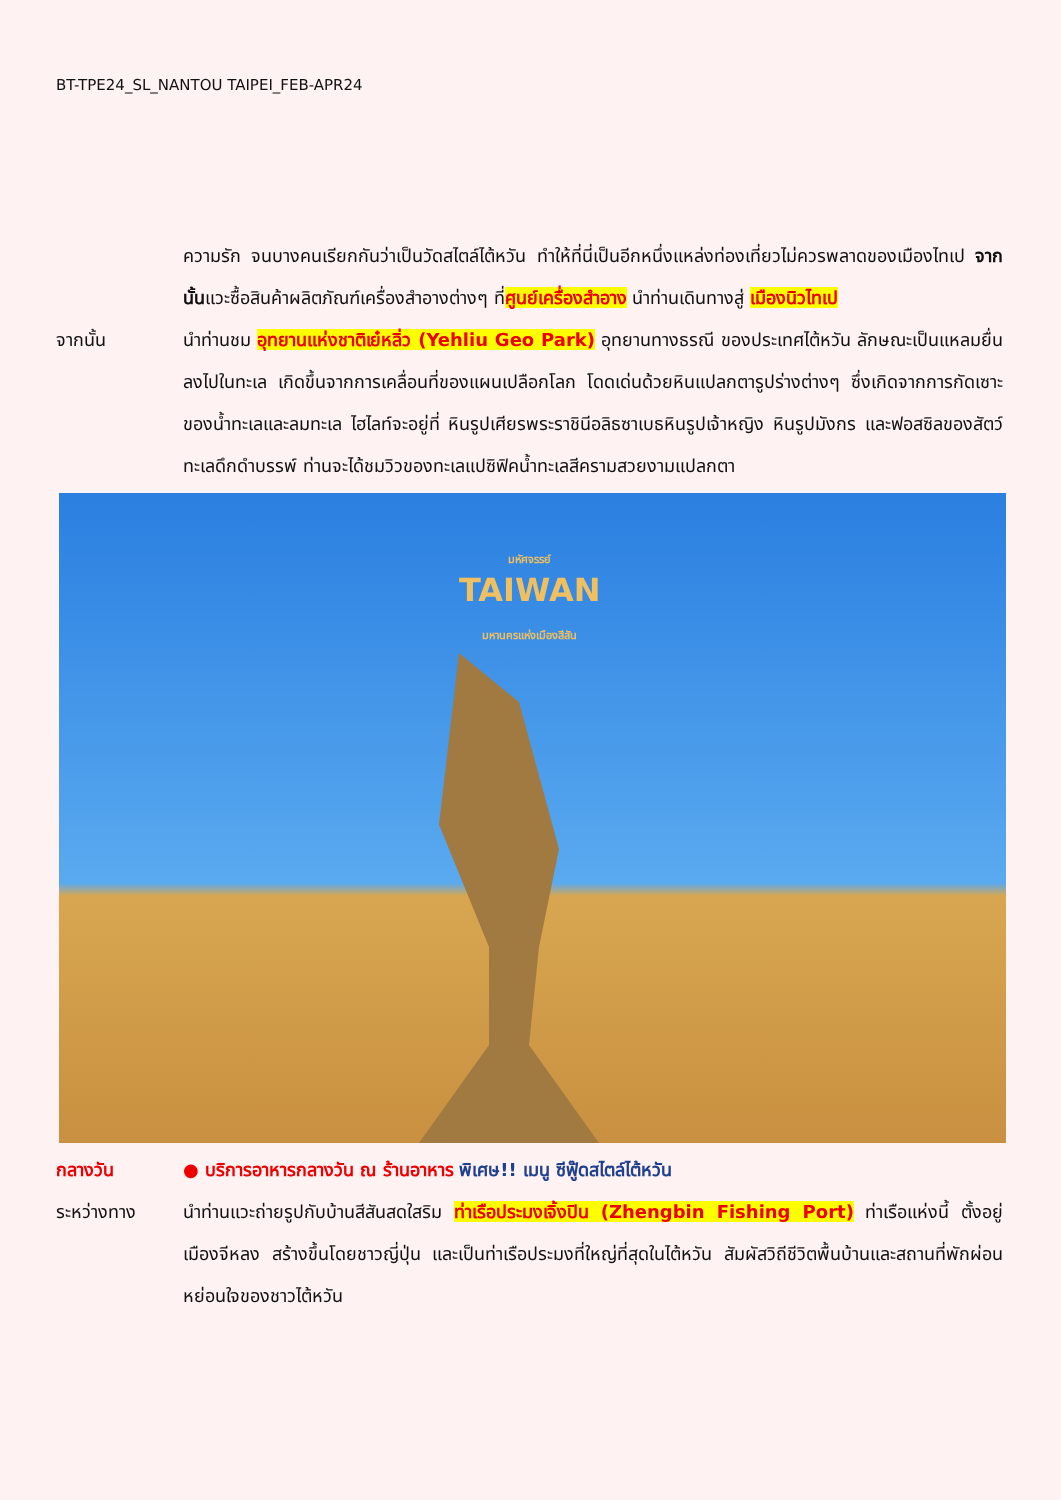BT-TPE24_SL_NANTOU TAIPEI_FEB-APR24
ความรัก จนบางคนเรียกกันว่าเป็นวัดสไตล์ไต้หวัน ทำให้ที่นี่เป็นอีกหนึ่งแหล่งท่องเที่ยวไม่ควรพลาดของเมืองไทเป จากนั้นแวะซื้อสินค้าผลิตภัณฑ์เครื่องสำอางต่างๆ ที่ศูนย์เครื่องสำอาง นำท่านเดินทางสู่ เมืองนิวไทเป
จากนั้น นำท่านชม อุทยานแห่งชาติเย๋หลิ่ว (Yehliu Geo Park) อุทยานทางธรณี ของประเทศไต้หวัน ลักษณะเป็นแหลมยื่นลงไปในทะเล เกิดขึ้นจากการเคลื่อนที่ของแผนเปลือกโลก โดดเด่นด้วยหินแปลกตารูปร่างต่างๆ ซึ่งเกิดจากการกัดเซาะของน้ำทะเลและลมทะเล ไฮไลท์จะอยู่ที่ หินรูปเศียรพระราชินีอลิธซาเบธหินรูปเจ้าหญิง หินรูปมังกร และฟอสซิลของสัตว์ทะเลดึกดำบรรพ์ ท่านจะได้ชมวิวของทะเลแปซิฟิคน้ำทะเลสีครามสวยงามแปลกตา
มหัศจรรย์
TAIWAN
มหานครแห่งเมืองสีสัน
กลางวัน ● บริการอาหารกลางวัน ณ ร้านอาหาร พิเศษ!! เมนู ซีฟู๊ดสไตล์ไต้หวัน
ระหว่างทาง นำท่านแวะถ่ายรูปกับบ้านสีสันสดใสริม ท่าเรือประมงเจิ้งปิน (Zhengbin Fishing Port) ท่าเรือแห่งนี้ ตั้งอยู่เมืองจีหลง สร้างขึ้นโดยชาวญี่ปุ่น และเป็นท่าเรือประมงที่ใหญ่ที่สุดในไต้หวัน สัมผัสวิถีชีวิตพื้นบ้านและสถานที่พักผ่อนหย่อนใจของชาวไต้หวัน